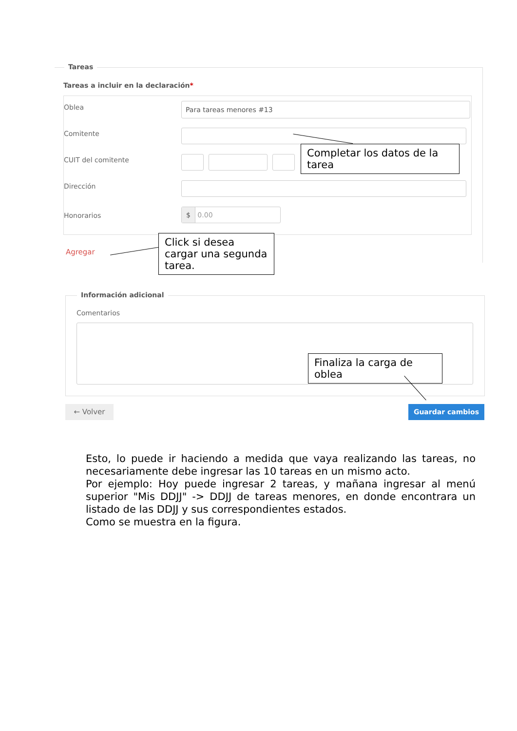Tareas
Tareas a incluir en la declaración*
Oblea Para tareas menores #13
Comitente
CUIT del comitente
Dirección
Honorarios
$ 0.00
Agregar
Completar los datos de la tarea
Click si desea cargar una segunda tarea.
Información adicional
Comentarios
Finaliza la carga de oblea
← Volver Guardar cambios
Esto, lo puede ir haciendo a medida que vaya realizando las tareas, no necesariamente debe ingresar las 10 tareas en un mismo acto.
Por ejemplo: Hoy puede ingresar 2 tareas, y mañana ingresar al menú superior "Mis DDJJ" -> DDJJ de tareas menores, en donde encontrara un listado de las DDJJ y sus correspondientes estados.
Como se muestra en la figura.